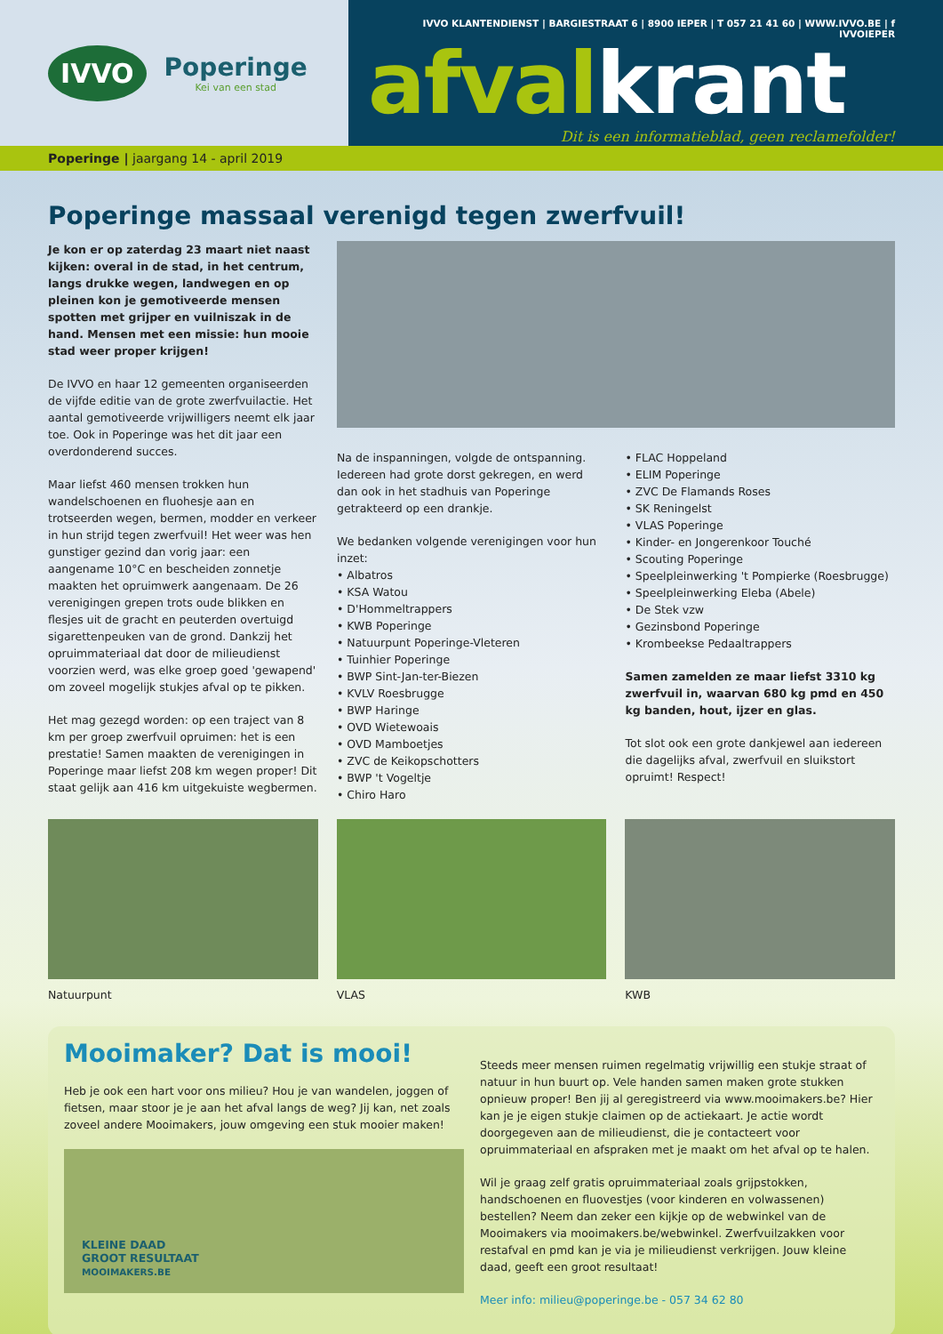IVVO
Poperinge
Kei van een stad
IVVO KLANTENDIENST | BARGIESTRAAT 6 | 8900 IEPER | T 057 21 41 60 | WWW.IVVO.BE | f IVVOIEPER
afvalkrant
Dit is een informatieblad, geen reclamefolder!
Poperinge | jaargang 14 - april 2019
Poperinge massaal verenigd tegen zwerfvuil!
Je kon er op zaterdag 23 maart niet naast kijken: overal in de stad, in het centrum, langs drukke wegen, landwegen en op pleinen kon je gemotiveerde mensen spotten met grijper en vuilniszak in de hand. Mensen met een missie: hun mooie stad weer proper krijgen!
De IVVO en haar 12 gemeenten organiseerden de vijfde editie van de grote zwerfvuilactie. Het aantal gemotiveerde vrijwilligers neemt elk jaar toe. Ook in Poperinge was het dit jaar een overdonderend succes.
Maar liefst 460 mensen trokken hun wandelschoenen en fluohesje aan en trotseerden wegen, bermen, modder en verkeer in hun strijd tegen zwerfvuil! Het weer was hen gunstiger gezind dan vorig jaar: een aangename 10°C en bescheiden zonnetje maakten het opruimwerk aangenaam. De 26 verenigingen grepen trots oude blikken en flesjes uit de gracht en peuterden overtuigd sigarettenpeuken van de grond. Dankzij het opruimmateriaal dat door de milieudienst voorzien werd, was elke groep goed 'gewapend' om zoveel mogelijk stukjes afval op te pikken.
Het mag gezegd worden: op een traject van 8 km per groep zwerfvuil opruimen: het is een prestatie! Samen maakten de verenigingen in Poperinge maar liefst 208 km wegen proper! Dit staat gelijk aan 416 km uitgekuiste wegbermen.
Na de inspanningen, volgde de ontspanning. Iedereen had grote dorst gekregen, en werd dan ook in het stadhuis van Poperinge getrakteerd op een drankje.
We bedanken volgende verenigingen voor hun inzet:
• Albatros
• KSA Watou
• D'Hommeltrappers
• KWB Poperinge
• Natuurpunt Poperinge-Vleteren
• Tuinhier Poperinge
• BWP Sint-Jan-ter-Biezen
• KVLV Roesbrugge
• BWP Haringe
• OVD Wietewoais
• OVD Mamboetjes
• ZVC de Keikopschotters
• BWP 't Vogeltje
• Chiro Haro
• FLAC Hoppeland
• ELIM Poperinge
• ZVC De Flamands Roses
• SK Reningelst
• VLAS Poperinge
• Kinder- en Jongerenkoor Touché
• Scouting Poperinge
• Speelpleinwerking 't Pompierke (Roesbrugge)
• Speelpleinwerking Eleba (Abele)
• De Stek vzw
• Gezinsbond Poperinge
• Krombeekse Pedaaltrappers
Samen zamelden ze maar liefst 3310 kg zwerfvuil in, waarvan 680 kg pmd en 450 kg banden, hout, ijzer en glas.
Tot slot ook een grote dankjewel aan iedereen die dagelijks afval, zwerfvuil en sluikstort opruimt! Respect!
Natuurpunt VLAS KWB
Mooimaker? Dat is mooi!
Heb je ook een hart voor ons milieu? Hou je van wandelen, joggen of fietsen, maar stoor je je aan het afval langs de weg? Jij kan, net zoals zoveel andere Mooimakers, jouw omgeving een stuk mooier maken!
KLEINE DAAD
GROOT RESULTAAT
MOOIMAKERS.BE
Steeds meer mensen ruimen regelmatig vrijwillig een stukje straat of natuur in hun buurt op. Vele handen samen maken grote stukken opnieuw proper! Ben jij al geregistreerd via www.mooimakers.be? Hier kan je je eigen stukje claimen op de actiekaart. Je actie wordt doorgegeven aan de milieudienst, die je contacteert voor opruimmateriaal en afspraken met je maakt om het afval op te halen.
Wil je graag zelf gratis opruimmateriaal zoals grijpstokken, handschoenen en fluovestjes (voor kinderen en volwassenen) bestellen? Neem dan zeker een kijkje op de webwinkel van de Mooimakers via mooimakers.be/webwinkel. Zwerfvuilzakken voor restafval en pmd kan je via je milieudienst verkrijgen. Jouw kleine daad, geeft een groot resultaat!
Meer info: milieu@poperinge.be - 057 34 62 80